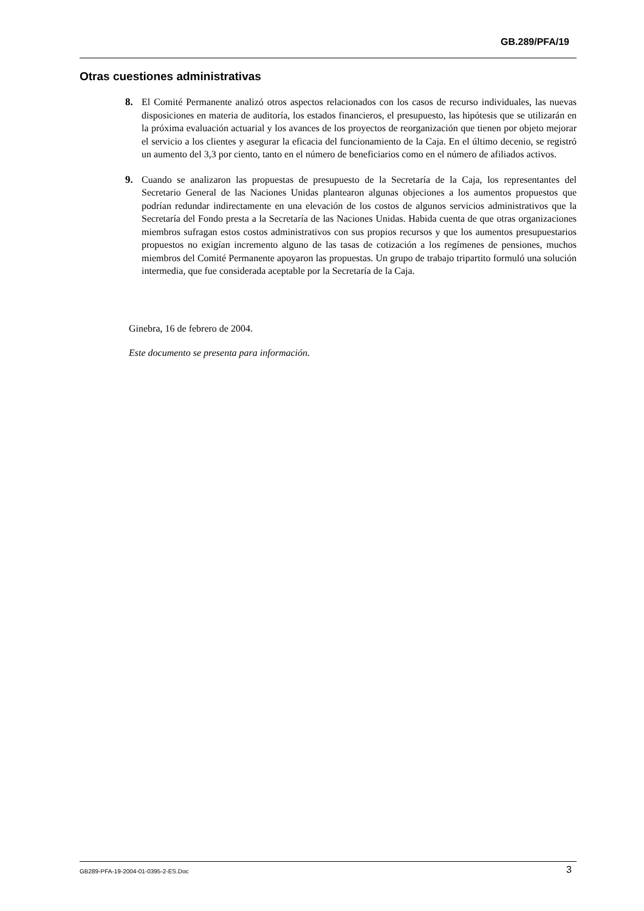GB.289/PFA/19
Otras cuestiones administrativas
8. El Comité Permanente analizó otros aspectos relacionados con los casos de recurso individuales, las nuevas disposiciones en materia de auditoría, los estados financieros, el presupuesto, las hipótesis que se utilizarán en la próxima evaluación actuarial y los avances de los proyectos de reorganización que tienen por objeto mejorar el servicio a los clientes y asegurar la eficacia del funcionamiento de la Caja. En el último decenio, se registró un aumento del 3,3 por ciento, tanto en el número de beneficiarios como en el número de afiliados activos.
9. Cuando se analizaron las propuestas de presupuesto de la Secretaría de la Caja, los representantes del Secretario General de las Naciones Unidas plantearon algunas objeciones a los aumentos propuestos que podrían redundar indirectamente en una elevación de los costos de algunos servicios administrativos que la Secretaría del Fondo presta a la Secretaría de las Naciones Unidas. Habida cuenta de que otras organizaciones miembros sufragan estos costos administrativos con sus propios recursos y que los aumentos presupuestarios propuestos no exigían incremento alguno de las tasas de cotización a los regímenes de pensiones, muchos miembros del Comité Permanente apoyaron las propuestas. Un grupo de trabajo tripartito formuló una solución intermedia, que fue considerada aceptable por la Secretaría de la Caja.
Ginebra, 16 de febrero de 2004.
Este documento se presenta para información.
GB289-PFA-19-2004-01-0395-2-ES.Doc 3